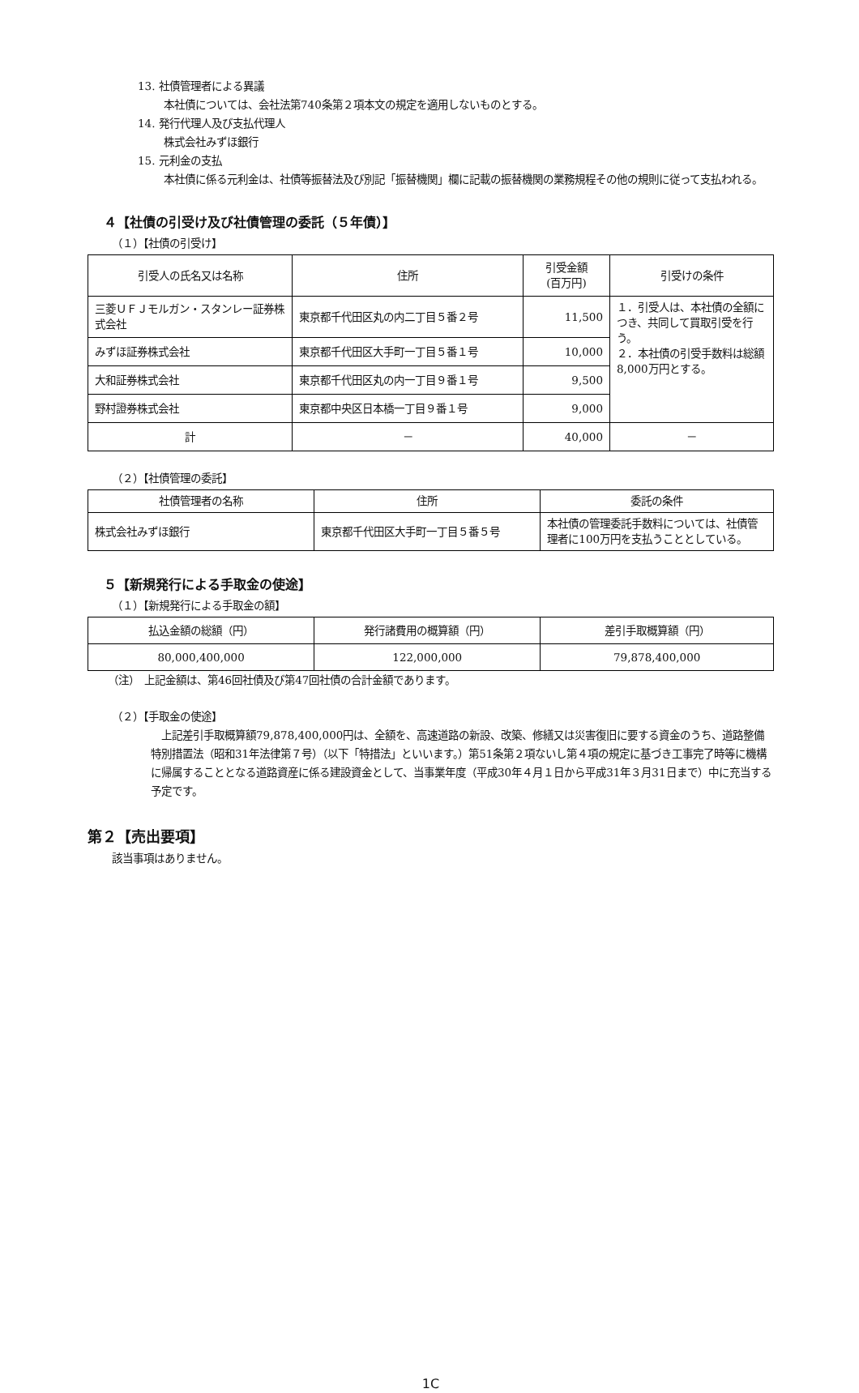13. 社債管理者による異議
本社債については、会社法第740条第２項本文の規定を適用しないものとする。
14. 発行代理人及び支払代理人
株式会社みずほ銀行
15. 元利金の支払
本社債に係る元利金は、社債等振替法及び別記「振替機関」欄に記載の振替機関の業務規程その他の規則に従って支払われる。
４【社債の引受け及び社債管理の委託（５年債）】
（１）【社債の引受け】
| 引受人の氏名又は名称 | 住所 | 引受金額 (百万円) | 引受けの条件 |
| --- | --- | --- | --- |
| 三菱ＵＦＪモルガン・スタンレー証券株式会社 | 東京都千代田区丸の内二丁目５番２号 | 11,500 | １．引受人は、本社債の全額につき、共同して買取引受を行う。 ２．本社債の引受手数料は総額8,000万円とする。 |
| みずほ証券株式会社 | 東京都千代田区大手町一丁目５番１号 | 10,000 | |
| 大和証券株式会社 | 東京都千代田区丸の内一丁目９番１号 | 9,500 | |
| 野村證券株式会社 | 東京都中央区日本橋一丁目９番１号 | 9,000 | |
| 計 | － | 40,000 | － |
（２）【社債管理の委託】
| 社債管理者の名称 | 住所 | 委託の条件 |
| --- | --- | --- |
| 株式会社みずほ銀行 | 東京都千代田区大手町一丁目５番５号 | 本社債の管理委託手数料については、社債管理者に100万円を支払うこととしている。 |
５【新規発行による手取金の使途】
（１）【新規発行による手取金の額】
| 払込金額の総額（円） | 発行諸費用の概算額（円） | 差引手取概算額（円） |
| --- | --- | --- |
| 80,000,400,000 | 122,000,000 | 79,878,400,000 |
（注）　上記金額は、第46回社債及び第47回社債の合計金額であります。
（２）【手取金の使途】
　上記差引手取概算額79,878,400,000円は、全額を、高速道路の新設、改築、修繕又は災害復旧に要する資金のうち、道路整備特別措置法（昭和31年法律第７号）（以下「特措法」といいます。）第51条第２項ないし第４項の規定に基づき工事完了時等に機構に帰属することとなる道路資産に係る建設資金として、当事業年度（平成30年４月１日から平成31年３月31日まで）中に充当する予定です。
第２【売出要項】
該当事項はありません。
1C